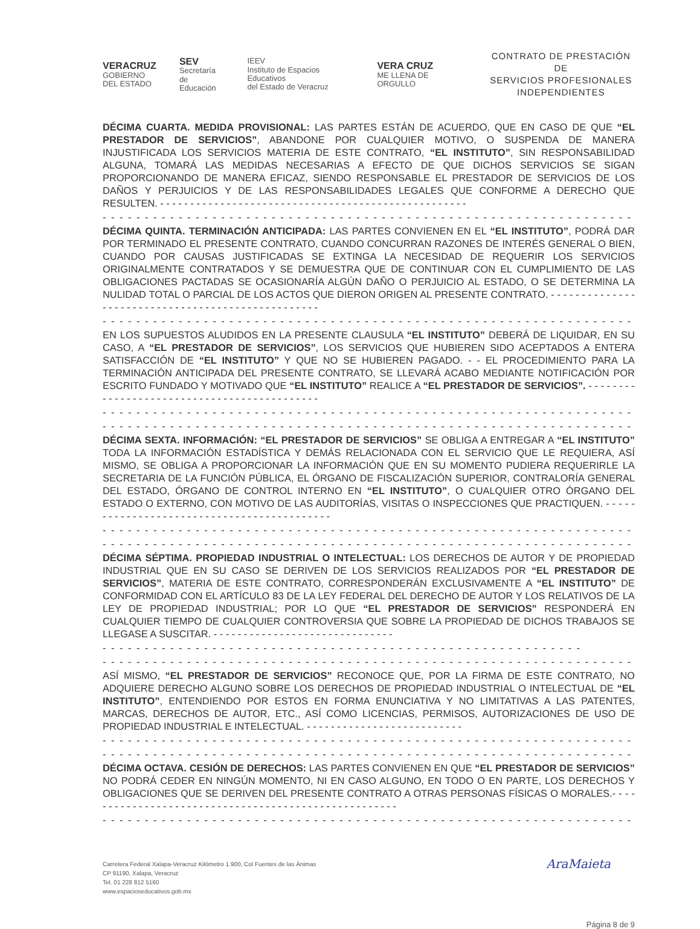VERACRUZ
GOBIERNO
DEL ESTADO
SEV
Secretaría
de Educación
IEEV
Instituto de Espacios Educativos
del Estado de Veracruz
VERA CRUZ
ME LLENA DE ORGULLO
CONTRATO DE PRESTACIÓN DE
SERVICIOS PROFESIONALES
INDEPENDIENTES
DÉCIMA CUARTA. MEDIDA PROVISIONAL: LAS PARTES ESTÁN DE ACUERDO, QUE EN CASO DE QUE “EL PRESTADOR DE SERVICIOS”, ABANDONE POR CUALQUIER MOTIVO, O SUSPENDA DE MANERA INJUSTIFICADA LOS SERVICIOS MATERIA DE ESTE CONTRATO, “EL INSTITUTO”, SIN RESPONSABILIDAD ALGUNA, TOMARÁ LAS MEDIDAS NECESARIAS A EFECTO DE QUE DICHOS SERVICIOS SE SIGAN PROPORCIONANDO DE MANERA EFICAZ, SIENDO RESPONSABLE EL PRESTADOR DE SERVICIOS DE LOS DAÑOS Y PERJUICIOS Y DE LAS RESPONSABILIDADES LEGALES QUE CONFORME A DERECHO QUE RESULTEN. - - - - - - - - - - - - - - - - - - - - - - - - - - - - - - - - - - - - - - - - - - - - - - - - - - -
- - - - - - - - - - - - - - - - - - - - - - - - - - - - - - - - - - - - - - - - - - - - - - - - - - - - - - - - - - - - - - - -
DÉCIMA QUINTA. TERMINACIÓN ANTICIPADA: LAS PARTES CONVIENEN EN EL “EL INSTITUTO”, PODRÁ DAR POR TERMINADO EL PRESENTE CONTRATO, CUANDO CONCURRAN RAZONES DE INTERÉS GENERAL O BIEN, CUANDO POR CAUSAS JUSTIFICADAS SE EXTINGA LA NECESIDAD DE REQUERIR LOS SERVICIOS ORIGINALMENTE CONTRATADOS Y SE DEMUESTRA QUE DE CONTINUAR CON EL CUMPLIMIENTO DE LAS OBLIGACIONES PACTADAS SE OCASIONARÍA ALGÚN DAÑO O PERJUICIO AL ESTADO, O SE DETERMINA LA NULIDAD TOTAL O PARCIAL DE LOS ACTOS QUE DIERON ORIGEN AL PRESENTE CONTRATO. - - - - - - - - - - - - - - - - - - - - - - - - - - - - - - - - - - - - - - - - - - - - - - - - - -
- - - - - - - - - - - - - - - - - - - - - - - - - - - - - - - - - - - - - - - - - - - - - - - - - - - - - - - - - - - - - - - -
EN LOS SUPUESTOS ALUDIDOS EN LA PRESENTE CLAUSULA “EL INSTITUTO” DEBERÁ DE LIQUIDAR, EN SU CASO, A “EL PRESTADOR DE SERVICIOS”, LOS SERVICIOS QUE HUBIEREN SIDO ACEPTADOS A ENTERA SATISFACCIÓN DE “EL INSTITUTO” Y QUE NO SE HUBIEREN PAGADO. - - EL PROCEDIMIENTO PARA LA TERMINACIÓN ANTICIPADA DEL PRESENTE CONTRATO, SE LLEVARÁ ACABO MEDIANTE NOTIFICACIÓN POR ESCRITO FUNDADO Y MOTIVADO QUE “EL INSTITUTO” REALICE A “EL PRESTADOR DE SERVICIOS”. - - - - - - - - - - - - - - - - - - - - - - - - - - - - - - - - - - - - - - - - - - - -
- - - - - - - - - - - - - - - - - - - - - - - - - - - - - - - - - - - - - - - - - - - - - - - - - - - - - - - - - - - - - - - -
- - - - - - - - - - - - - - - - - - - - - - - - - - - - - - - - - - - - - - - - - - - - - - - - - - - - - - - - - - - - - - - -
DÉCIMA SEXTA. INFORMACIÓN: “EL PRESTADOR DE SERVICIOS” SE OBLIGA A ENTREGAR A “EL INSTITUTO” TODA LA INFORMACIÓN ESTADÍSTICA Y DEMÁS RELACIONADA CON EL SERVICIO QUE LE REQUIERA, ASÍ MISMO, SE OBLIGA A PROPORCIONAR LA INFORMACIÓN QUE EN SU MOMENTO PUDIERA REQUERIRLE LA SECRETARIA DE LA FUNCIÓN PÚBLICA, EL ÓRGANO DE FISCALIZACIÓN SUPERIOR, CONTRALORÍA GENERAL DEL ESTADO, ÓRGANO DE CONTROL INTERNO EN “EL INSTITUTO”, O CUALQUIER OTRO ÓRGANO DEL ESTADO O EXTERNO, CON MOTIVO DE LAS AUDITORÍAS, VISITAS O INSPECCIONES QUE PRACTIQUEN. - - - - - - - - - - - - - - - - - - - - - - - - - - - - - - - - - - - - - - - - - - -
- - - - - - - - - - - - - - - - - - - - - - - - - - - - - - - - - - - - - - - - - - - - - - - - - - - - - - - - - - - - - - - -
- - - - - - - - - - - - - - - - - - - - - - - - - - - - - - - - - - - - - - - - - - - - - - - - - - - - - - - - - - - - - - - -
DÉCIMA SÉPTIMA. PROPIEDAD INDUSTRIAL O INTELECTUAL: LOS DERECHOS DE AUTOR Y DE PROPIEDAD INDUSTRIAL QUE EN SU CASO SE DERIVEN DE LOS SERVICIOS REALIZADOS POR “EL PRESTADOR DE SERVICIOS”, MATERIA DE ESTE CONTRATO, CORRESPONDERÁN EXCLUSIVAMENTE A “EL INSTITUTO” DE CONFORMIDAD CON EL ARTÍCULO 83 DE LA LEY FEDERAL DEL DERECHO DE AUTOR Y LOS RELATIVOS DE LA LEY DE PROPIEDAD INDUSTRIAL; POR LO QUE “EL PRESTADOR DE SERVICIOS” RESPONDERÁ EN CUALQUIER TIEMPO DE CUALQUIER CONTROVERSIA QUE SOBRE LA PROPIEDAD DE DICHOS TRABAJOS SE LLEGASE A SUSCITAR. - - - - - - - - - - - - - - - - - - - - - - - - - - - - - -
- - - - - - - - - - - - - - - - - - - - - - - - - - - - - - - - - - - - - - - - - - - - - - - - - - - - - - - - -
- - - - - - - - - - - - - - - - - - - - - - - - - - - - - - - - - - - - - - - - - - - - - - - - - - - - - - - - - - - - - - - -
ASÍ MISMO, “EL PRESTADOR DE SERVICIOS” RECONOCE QUE, POR LA FIRMA DE ESTE CONTRATO, NO ADQUIERE DERECHO ALGUNO SOBRE LOS DERECHOS DE PROPIEDAD INDUSTRIAL O INTELECTUAL DE “EL INSTITUTO”, ENTENDIENDO POR ESTOS EN FORMA ENUNCIATIVA Y NO LIMITATIVAS A LAS PATENTES, MARCAS, DERECHOS DE AUTOR, ETC., ASÍ COMO LICENCIAS, PERMISOS, AUTORIZACIONES DE USO DE PROPIEDAD INDUSTRIAL E INTELECTUAL. - - - - - - - - - - - - - - - - - - - - - - - - - -
- - - - - - - - - - - - - - - - - - - - - - - - - - - - - - - - - - - - - - - - - - - - - - - - - - - - - - - - - - - - - - - -
- - - - - - - - - - - - - - - - - - - - - - - - - - - - - - - - - - - - - - - - - - - - - - - - - - - - - - - - - - - - - - -
DÉCIMA OCTAVA. CESIÓN DE DERECHOS: LAS PARTES CONVIENEN EN QUE “EL PRESTADOR DE SERVICIOS” NO PODRÁ CEDER EN NINGÚN MOMENTO, NI EN CASO ALGUNO, EN TODO O EN PARTE, LOS DERECHOS Y OBLIGACIONES QUE SE DERIVEN DEL PRESENTE CONTRATO A OTRAS PERSONAS FÍSICAS O MORALES.- - - - - - - - - - - - - - - - - - - - - - - - - - - - - - - - - - - - - - - - - - - - - - - - - - - - -
- - - - - - - - - - - - - - - - - - - - - - - - - - - - - - - - - - - - - - - - - - - - - - - - - - - - - - - - - - - - - - -
Carretera Federal Xalapa-Veracruz Kilómetro 1.900, Col Fuentes de las Ánimas
CP 91190, Xalapa, Veracruz
Tel. 01 228 812 5160
www.espacioseducativos.gob.mx
AraMaieta
Página 8 de 9